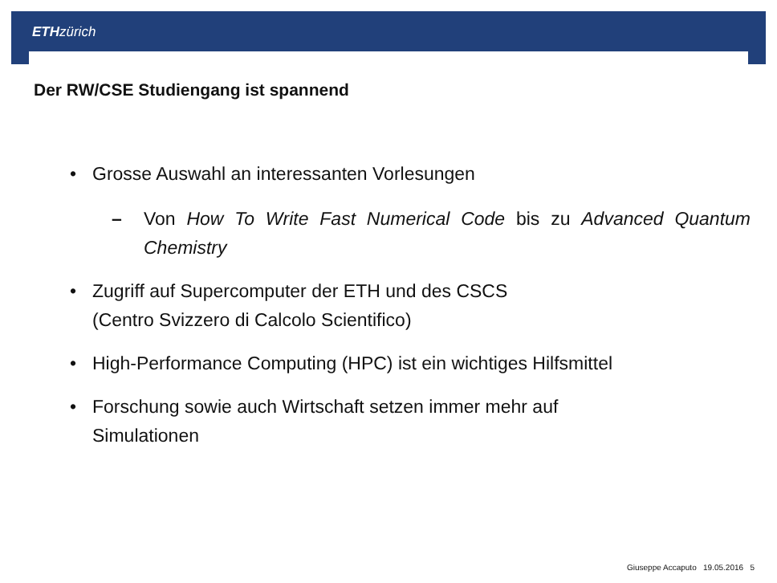ETH zürich
Der RW/CSE Studiengang ist spannend
• Grosse Auswahl an interessanten Vorlesungen
– Von How To Write Fast Numerical Code bis zu Advanced Quantum Chemistry
• Zugriff auf Supercomputer der ETH und des CSCS
(Centro Svizzero di Calcolo Scientifico)
• High-Performance Computing (HPC) ist ein wichtiges Hilfsmittel
• Forschung sowie auch Wirtschaft setzen immer mehr auf
Simulationen
Giuseppe Accaputo 19.05.2016 5